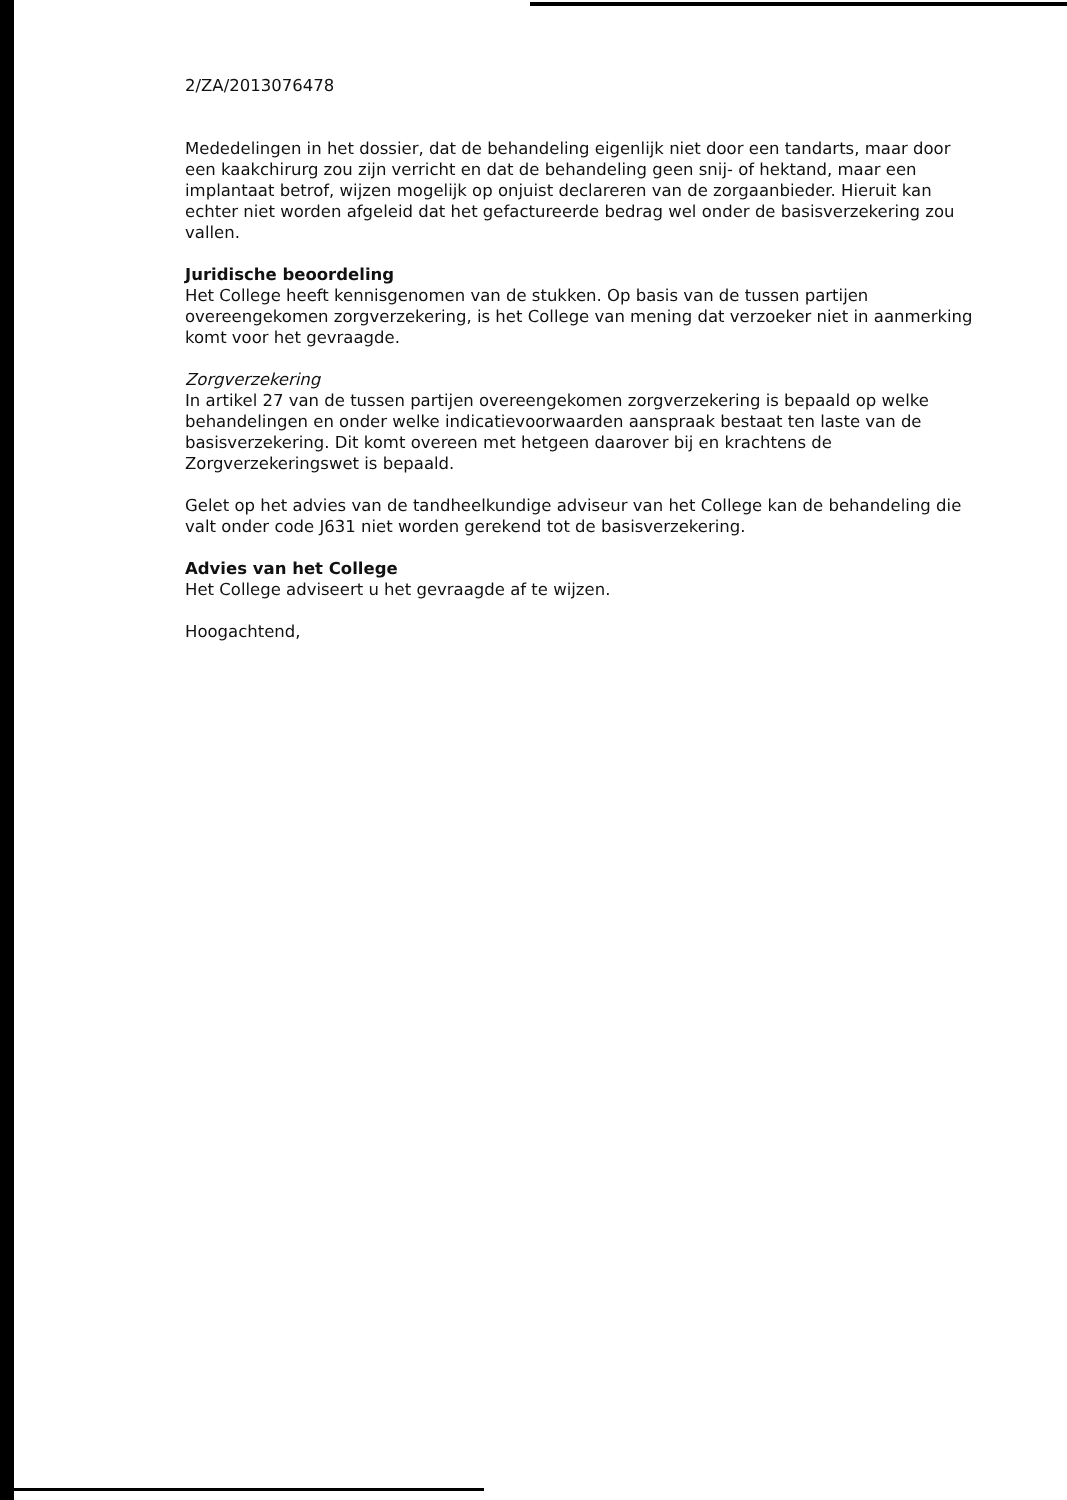2/ZA/2013076478
Mededelingen in het dossier, dat de behandeling eigenlijk niet door een tandarts, maar door een kaakchirurg zou zijn verricht en dat de behandeling geen snij- of hektand, maar een implantaat betrof, wijzen mogelijk op onjuist declareren van de zorgaanbieder. Hieruit kan echter niet worden afgeleid dat het gefactureerde bedrag wel onder de basisverzekering zou vallen.
Juridische beoordeling
Het College heeft kennisgenomen van de stukken. Op basis van de tussen partijen overeengekomen zorgverzekering, is het College van mening dat verzoeker niet in aanmerking komt voor het gevraagde.
Zorgverzekering
In artikel 27 van de tussen partijen overeengekomen zorgverzekering is bepaald op welke behandelingen en onder welke indicatievoorwaarden aanspraak bestaat ten laste van de basisverzekering. Dit komt overeen met hetgeen daarover bij en krachtens de Zorgverzekeringswet is bepaald.
Gelet op het advies van de tandheelkundige adviseur van het College kan de behandeling die valt onder code J631 niet worden gerekend tot de basisverzekering.
Advies van het College
Het College adviseert u het gevraagde af te wijzen.
Hoogachtend,